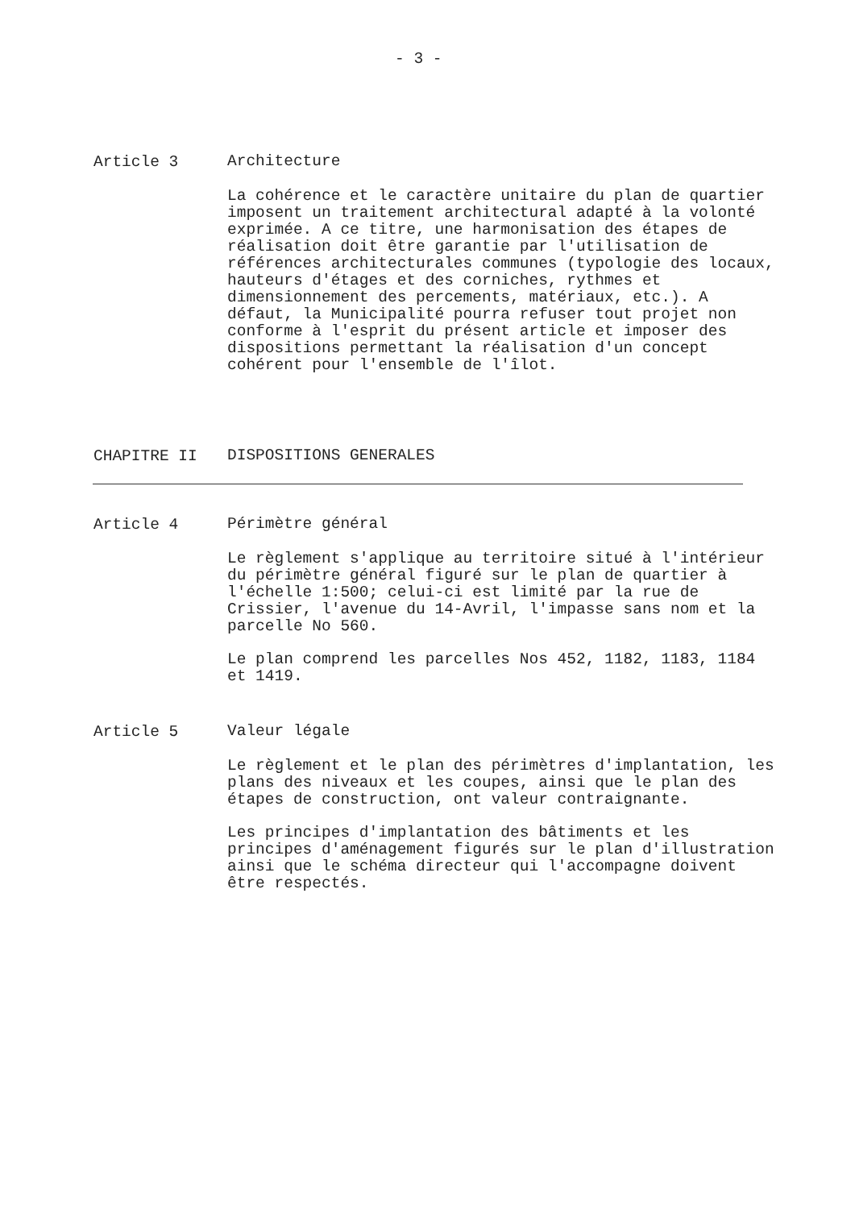- 3 -
Article 3
Architecture
La cohérence et le caractère unitaire du plan de quartier imposent un traitement architectural adapté à la volonté exprimée. A ce titre, une harmonisation des étapes de réalisation doit être garantie par l'utilisation de références architecturales communes (typologie des locaux, hauteurs d'étages et des corniches, rythmes et dimensionnement des percements, matériaux, etc.). A défaut, la Municipalité pourra refuser tout projet non conforme à l'esprit du présent article et imposer des dispositions permettant la réalisation d'un concept cohérent pour l'ensemble de l'îlot.
CHAPITRE II
DISPOSITIONS GENERALES
Article 4
Périmètre général
Le règlement s'applique au territoire situé à l'intérieur du périmètre général figuré sur le plan de quartier à l'échelle 1:500; celui-ci est limité par la rue de Crissier, l'avenue du 14-Avril, l'impasse sans nom et la parcelle No 560.
Le plan comprend les parcelles Nos 452, 1182, 1183, 1184 et 1419.
Article 5
Valeur légale
Le règlement et le plan des périmètres d'implantation, les plans des niveaux et les coupes, ainsi que le plan des étapes de construction, ont valeur contraignante.
Les principes d'implantation des bâtiments et les principes d'aménagement figurés sur le plan d'illustration ainsi que le schéma directeur qui l'accompagne doivent être respectés.